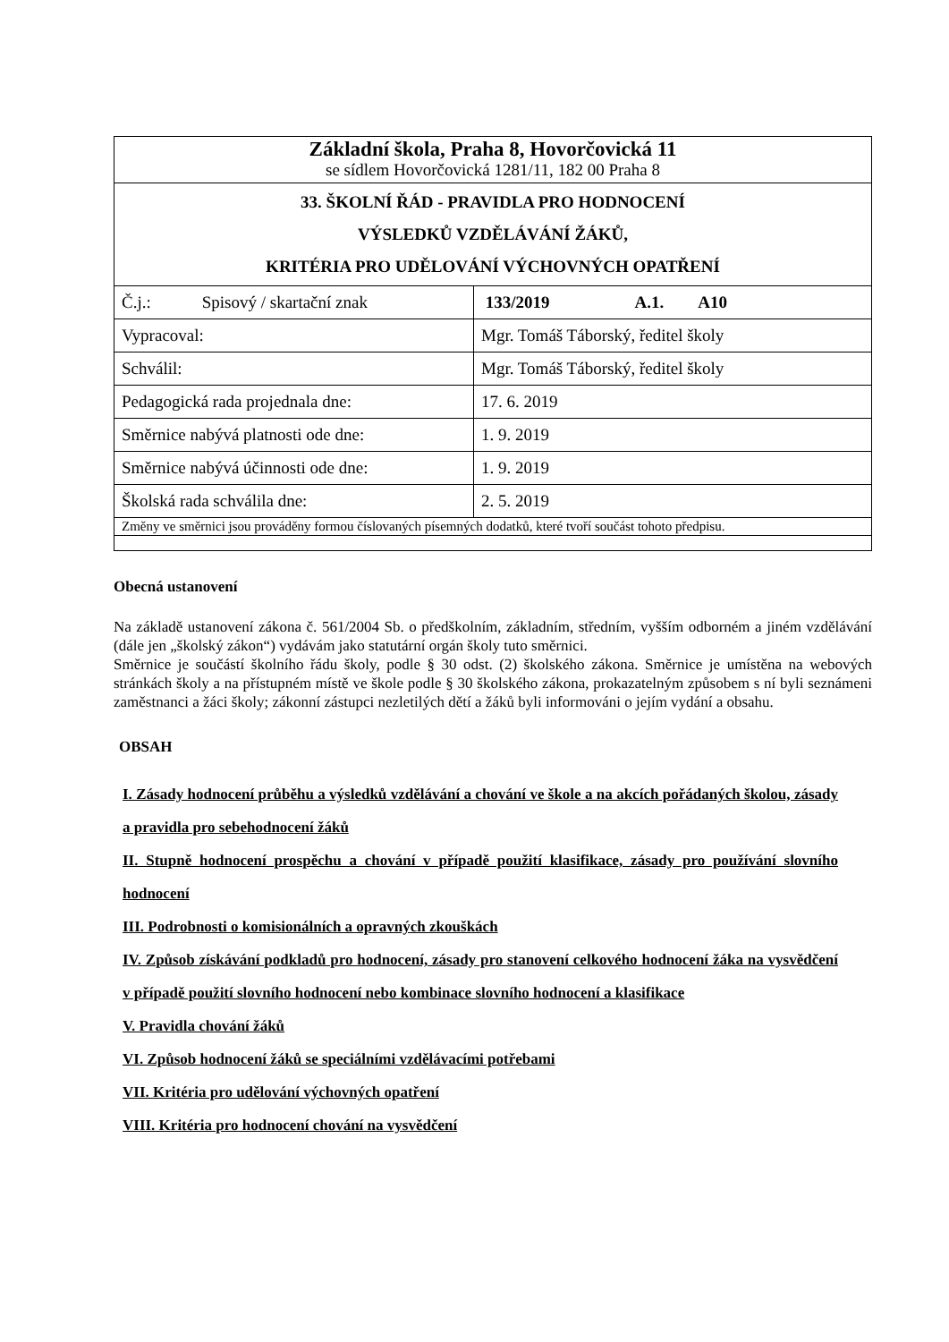| Základní škola, Praha 8, Hovorčovická 11 se sídlem Hovorčovická 1281/11, 182 00 Praha 8 | |
| 33. ŠKOLNÍ ŘÁD - PRAVIDLA PRO HODNOCENÍ VÝSLEDKŮ VZDĚLÁVÁNÍ ŽÁKŮ, KRITÉRIA PRO UDĚLOVÁNÍ VÝCHOVNÝCH OPATŘENÍ | |
| Č.j.: Spisový / skartační znak | 133/2019 A.1. A10 |
| Vypracoval: | Mgr. Tomáš Táborský, ředitel školy |
| Schválil: | Mgr. Tomáš Táborský, ředitel školy |
| Pedagogická rada projednala dne: | 17. 6. 2019 |
| Směrnice nabývá platnosti ode dne: | 1. 9. 2019 |
| Směrnice nabývá účinnosti ode dne: | 1. 9. 2019 |
| Školská rada schválila dne: | 2. 5. 2019 |
| Změny ve směrnici jsou prováděny formou číslovaných písemných dodatků, které tvoří součást tohoto předpisu. | |
Obecná ustanovení
Na základě ustanovení zákona č. 561/2004 Sb. o předškolním, základním, středním, vyšším odborném a jiném vzdělávání (dále jen „školský zákon“) vydávám jako statutární orgán školy tuto směrnici.
Směrnice je součástí školního řádu školy, podle § 30 odst. (2) školského zákona. Směrnice je umístěna na webových stránkách školy a na přístupném místě ve škole podle § 30 školského zákona, prokazatelným způsobem s ní byli seznámeni zaměstnanci a žáci školy; zákonní zástupci nezletilých dětí a žáků byli informováni o jejím vydání a obsahu.
OBSAH
I. Zásady hodnocení průběhu a výsledků vzdělávání a chování ve škole a na akcích pořádaných školou, zásady a pravidla pro sebehodnocení žáků
II. Stupně hodnocení prospěchu a chování v případě použití klasifikace, zásady pro používání slovního hodnocení
III. Podrobnosti o komisionálních a opravných zkouškách
IV. Způsob získávání podkladů pro hodnocení, zásady pro stanovení celkového hodnocení žáka na vysvědčení v případě použití slovního hodnocení nebo kombinace slovního hodnocení a klasifikace
V. Pravidla chování žáků
VI. Způsob hodnocení žáků se speciálními vzdělávacími potřebami
VII. Kritéria pro udělování výchovných opatření
VIII. Kritéria pro hodnocení chování na vysvědčení